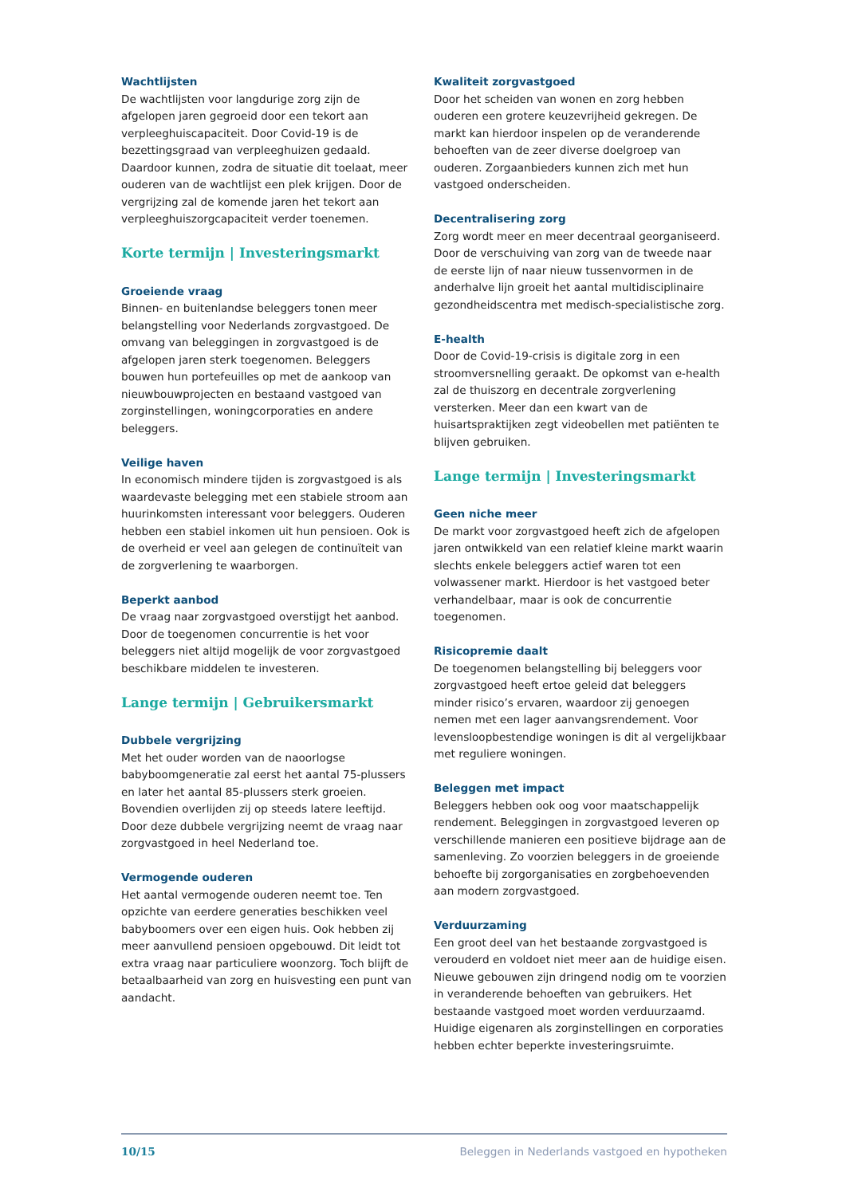Wachtlijsten
De wachtlijsten voor langdurige zorg zijn de afgelopen jaren gegroeid door een tekort aan verpleeghuiscapaciteit. Door Covid-19 is de bezettingsgraad van verpleeghuizen gedaald. Daardoor kunnen, zodra de situatie dit toelaat, meer ouderen van de wachtlijst een plek krijgen. Door de vergrijzing zal de komende jaren het tekort aan verpleeghuiszorgcapaciteit verder toenemen.
Korte termijn | Investeringsmarkt
Groeiende vraag
Binnen- en buitenlandse beleggers tonen meer belangstelling voor Nederlands zorgvastgoed. De omvang van beleggingen in zorgvastgoed is de afgelopen jaren sterk toegenomen. Beleggers bouwen hun portefeuilles op met de aankoop van nieuwbouwprojecten en bestaand vastgoed van zorginstellingen, woningcorporaties en andere beleggers.
Veilige haven
In economisch mindere tijden is zorgvastgoed is als waardevaste belegging met een stabiele stroom aan huurinkomsten interessant voor beleggers. Ouderen hebben een stabiel inkomen uit hun pensioen. Ook is de overheid er veel aan gelegen de continuïteit van de zorgverlening te waarborgen.
Beperkt aanbod
De vraag naar zorgvastgoed overstijgt het aanbod. Door de toegenomen concurrentie is het voor beleggers niet altijd mogelijk de voor zorgvastgoed beschikbare middelen te investeren.
Lange termijn | Gebruikersmarkt
Dubbele vergrijzing
Met het ouder worden van de naoorlogse babyboomgeneratie zal eerst het aantal 75-plussers en later het aantal 85-plussers sterk groeien. Bovendien overlijden zij op steeds latere leeftijd. Door deze dubbele vergrijzing neemt de vraag naar zorgvastgoed in heel Nederland toe.
Vermogende ouderen
Het aantal vermogende ouderen neemt toe. Ten opzichte van eerdere generaties beschikken veel babyboomers over een eigen huis. Ook hebben zij meer aanvullend pensioen opgebouwd. Dit leidt tot extra vraag naar particuliere woonzorg. Toch blijft de betaalbaarheid van zorg en huisvesting een punt van aandacht.
Kwaliteit zorgvastgoed
Door het scheiden van wonen en zorg hebben ouderen een grotere keuzevrijheid gekregen. De markt kan hierdoor inspelen op de veranderende behoeften van de zeer diverse doelgroep van ouderen. Zorgaanbieders kunnen zich met hun vastgoed onderscheiden.
Decentralisering zorg
Zorg wordt meer en meer decentraal georganiseerd. Door de verschuiving van zorg van de tweede naar de eerste lijn of naar nieuw tussenvormen in de anderhalve lijn groeit het aantal multidisciplinaire gezondheidscentra met medisch-specialistische zorg.
E-health
Door de Covid-19-crisis is digitale zorg in een stroomversnelling geraakt. De opkomst van e-health zal de thuiszorg en decentrale zorgverlening versterken. Meer dan een kwart van de huisartspraktijken zegt videobellen met patiënten te blijven gebruiken.
Lange termijn | Investeringsmarkt
Geen niche meer
De markt voor zorgvastgoed heeft zich de afgelopen jaren ontwikkeld van een relatief kleine markt waarin slechts enkele beleggers actief waren tot een volwassener markt. Hierdoor is het vastgoed beter verhandelbaar, maar is ook de concurrentie toegenomen.
Risicopremie daalt
De toegenomen belangstelling bij beleggers voor zorgvastgoed heeft ertoe geleid dat beleggers minder risico’s ervaren, waardoor zij genoegen nemen met een lager aanvangsrendement. Voor levensloopbestendige woningen is dit al vergelijkbaar met reguliere woningen.
Beleggen met impact
Beleggers hebben ook oog voor maatschappelijk rendement. Beleggingen in zorgvastgoed leveren op verschillende manieren een positieve bijdrage aan de samenleving. Zo voorzien beleggers in de groeiende behoefte bij zorgorganisaties en zorgbehoevenden aan modern zorgvastgoed.
Verduurzaming
Een groot deel van het bestaande zorgvastgoed is verouderd en voldoet niet meer aan de huidige eisen. Nieuwe gebouwen zijn dringend nodig om te voorzien in veranderende behoeften van gebruikers. Het bestaande vastgoed moet worden verduurzaamd. Huidige eigenaren als zorginstellingen en corporaties hebben echter beperkte investeringsruimte.
10/15 Beleggen in Nederlands vastgoed en hypotheken